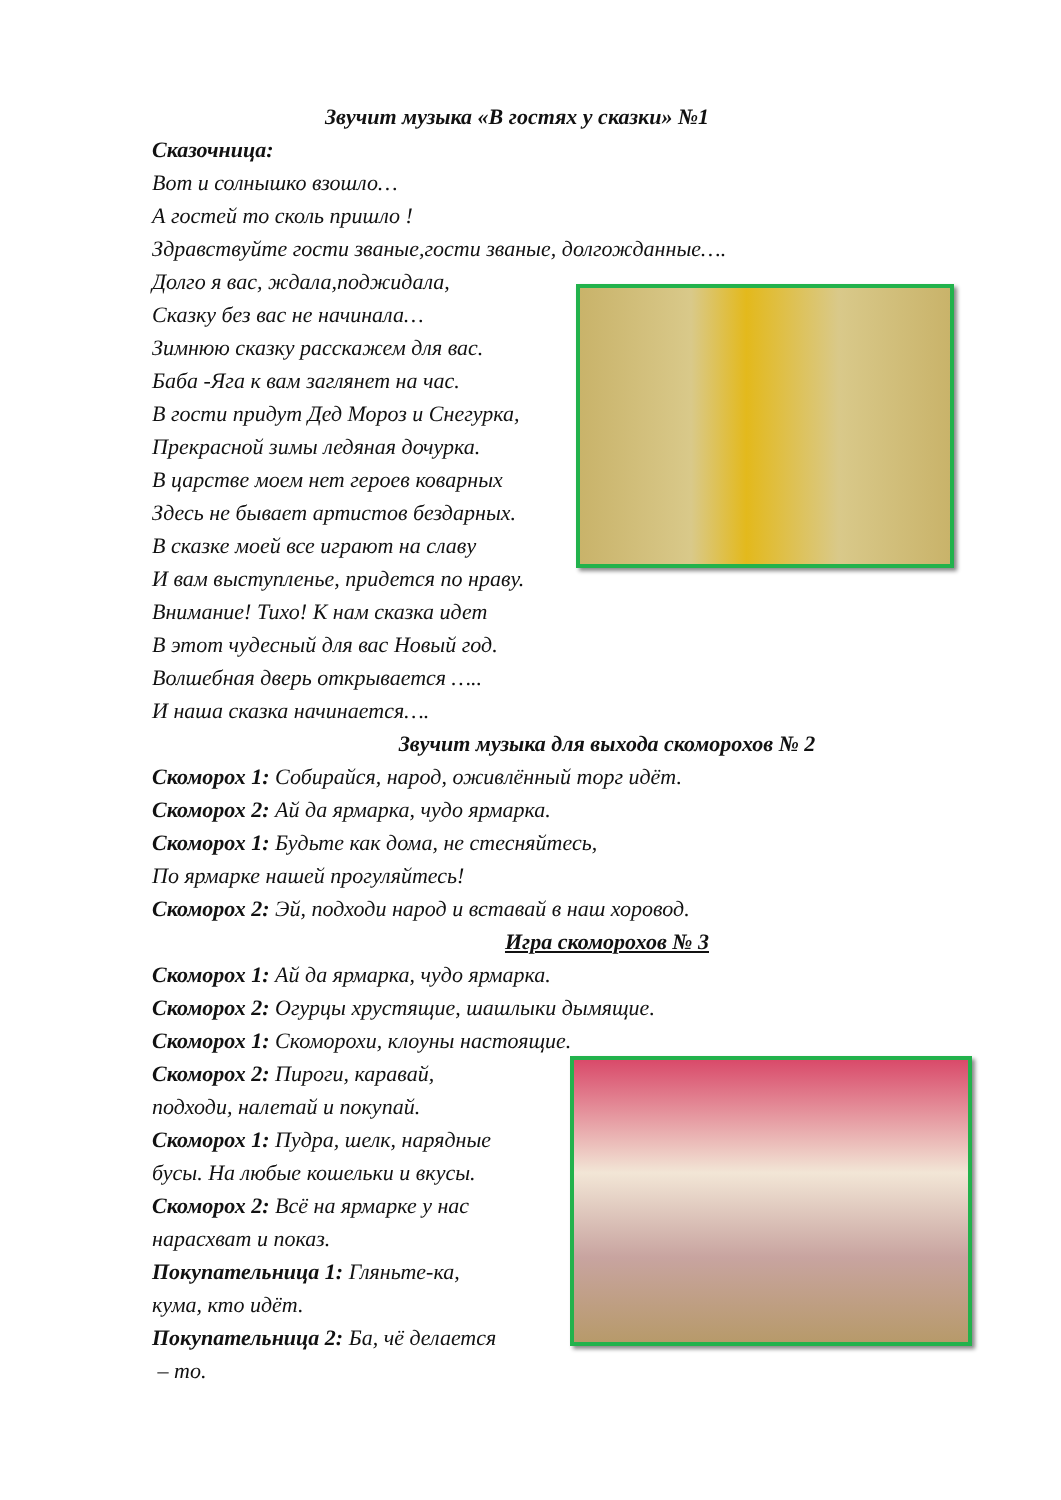Звучит музыка «В гостях у сказки» №1
Сказочница:
Вот и солнышко взошло…
А гостей то сколь пришло !
Здравствуйте гости званые,гости званые, долгожданные….
Долго я вас, ждала,поджидала,
Сказку без вас не начинала…
Зимнюю сказку расскажем для вас.
Баба -Яга к вам заглянет на час.
В гости придут Дед Мороз и Снегурка,
Прекрасной зимы ледяная дочурка.
В царстве моем нет героев коварных
Здесь не бывает артистов бездарных.
В сказке моей все играют на славу
И вам выступленье, придется по нраву.
Внимание! Тихо! К нам сказка идет
В этот чудесный для вас Новый год.
Волшебная дверь открывается …..
И наша сказка начинается….
Звучит музыка для выхода скоморохов № 2
Скоморох 1: Собирайся, народ, оживлённый торг идёт.
Скоморох 2: Ай да ярмарка, чудо ярмарка.
Скоморох 1: Будьте как дома, не стесняйтесь,
По ярмарке нашей прогуляйтесь!
Скоморох 2: Эй, подходи народ и вставай в наш хоровод.
Игра скоморохов № 3
Скоморох 1: Ай да ярмарка, чудо ярмарка.
Скоморох 2: Огурцы хрустящие, шашлыки дымящие.
Скоморох 1: Скоморохи, клоуны настоящие.
Скоморох 2: Пироги, каравай,
подходи, налетай и покупай.
Скоморох 1: Пудра, шелк, нарядные
бусы. На любые кошельки и вкусы.
Скоморох 2: Всё на ярмарке у нас
нарасхват и показ.
Покупательница 1: Гляньте-ка,
кума, кто идёт.
Покупательница 2: Ба, чё делается
– то.